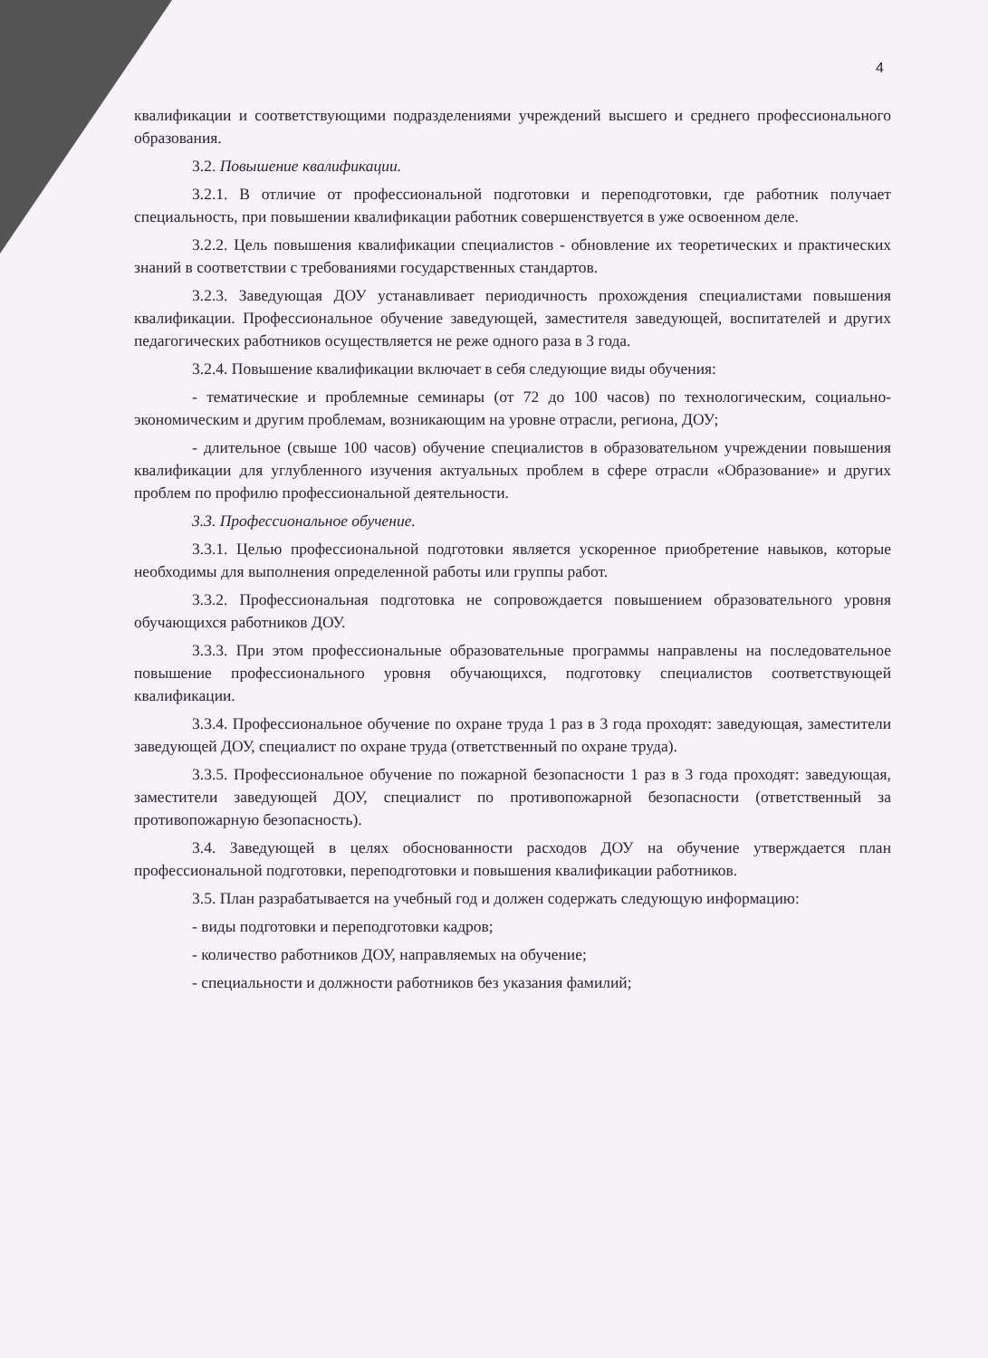4
квалификации и соответствующими подразделениями учреждений высшего и среднего профессионального образования.
3.2. Повышение квалификации.
3.2.1. В отличие от профессиональной подготовки и переподготовки, где работник получает специальность, при повышении квалификации работник совершенствуется в уже освоенном деле.
3.2.2. Цель повышения квалификации специалистов - обновление их теоретических и практических знаний в соответствии с требованиями государственных стандартов.
3.2.3. Заведующая ДОУ устанавливает периодичность прохождения специалистами повышения квалификации. Профессиональное обучение заведующей, заместителя заведующей, воспитателей и других педагогических работников осуществляется не реже одного раза в 3 года.
3.2.4. Повышение квалификации включает в себя следующие виды обучения:
- тематические и проблемные семинары (от 72 до 100 часов) по технологическим, социально-экономическим и другим проблемам, возникающим на уровне отрасли, региона, ДОУ;
- длительное (свыше 100 часов) обучение специалистов в образовательном учреждении повышения квалификации для углубленного изучения актуальных проблем в сфере отрасли «Образование» и других проблем по профилю профессиональной деятельности.
3.3. Профессиональное обучение.
3.3.1. Целью профессиональной подготовки является ускоренное приобретение навыков, которые необходимы для выполнения определенной работы или группы работ.
3.3.2. Профессиональная подготовка не сопровождается повышением образовательного уровня обучающихся работников ДОУ.
3.3.3. При этом профессиональные образовательные программы направлены на последовательное повышение профессионального уровня обучающихся, подготовку специалистов соответствующей квалификации.
3.3.4. Профессиональное обучение по охране труда 1 раз в 3 года проходят: заведующая, заместители заведующей ДОУ, специалист по охране труда (ответственный по охране труда).
3.3.5. Профессиональное обучение по пожарной безопасности 1 раз в 3 года проходят: заведующая, заместители заведующей ДОУ, специалист по противопожарной безопасности (ответственный за противопожарную безопасность).
3.4. Заведующей в целях обоснованности расходов ДОУ на обучение утверждается план профессиональной подготовки, переподготовки и повышения квалификации работников.
3.5. План разрабатывается на учебный год и должен содержать следующую информацию:
- виды подготовки и переподготовки кадров;
- количество работников ДОУ, направляемых на обучение;
- специальности и должности работников без указания фамилий;